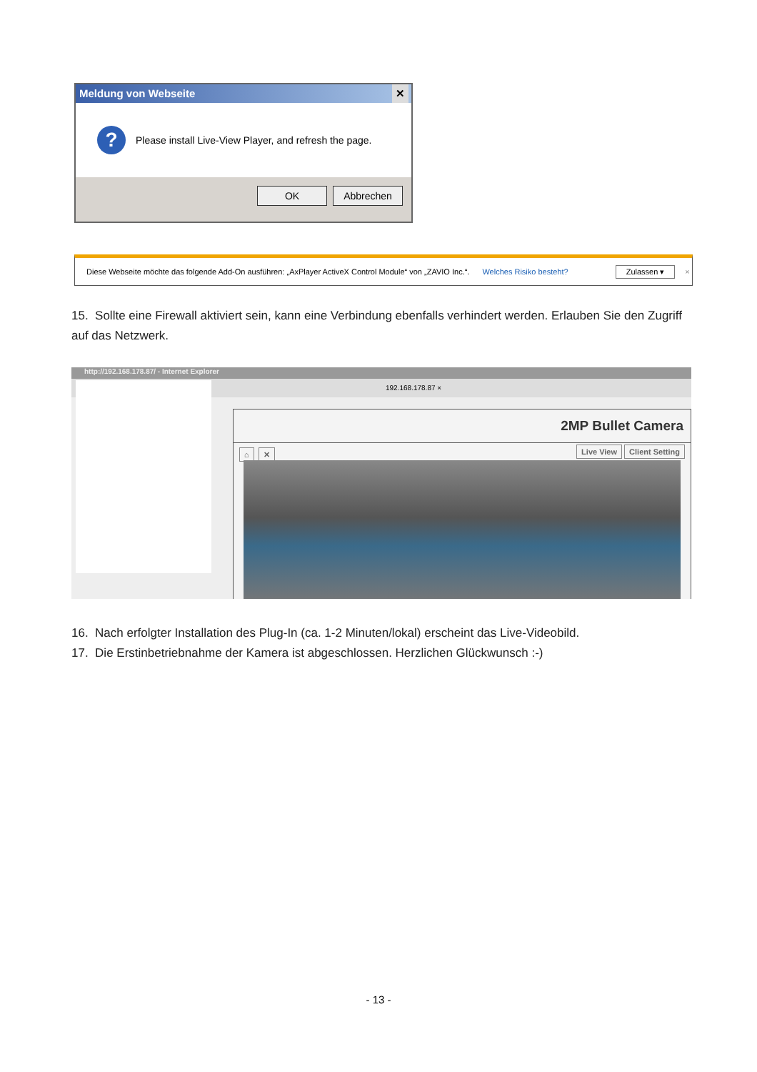Meldung von Webseite ✕
?
Please install Live-View Player, and refresh the page.
OK Abbrechen
Diese Webseite möchte das folgende Add-On ausführen: „AxPlayer ActiveX Control Module“ von „ZAVIO Inc.“. Welches Risiko besteht? Zulassen ▾ ×
15. Sollte eine Firewall aktiviert sein, kann eine Verbindung ebenfalls verhindert werden. Erlauben Sie den Zugriff auf das Netzwerk.
http://192.168.178.87/ - Internet Explorer
192.168.178.87 ×
2MP Bullet Camera
⌂ ✕ Live View Client Setting
16. Nach erfolgter Installation des Plug-In (ca. 1-2 Minuten/lokal) erscheint das Live-Videobild.
17. Die Erstinbetriebnahme der Kamera ist abgeschlossen. Herzlichen Glückwunsch :-)
- 13 -